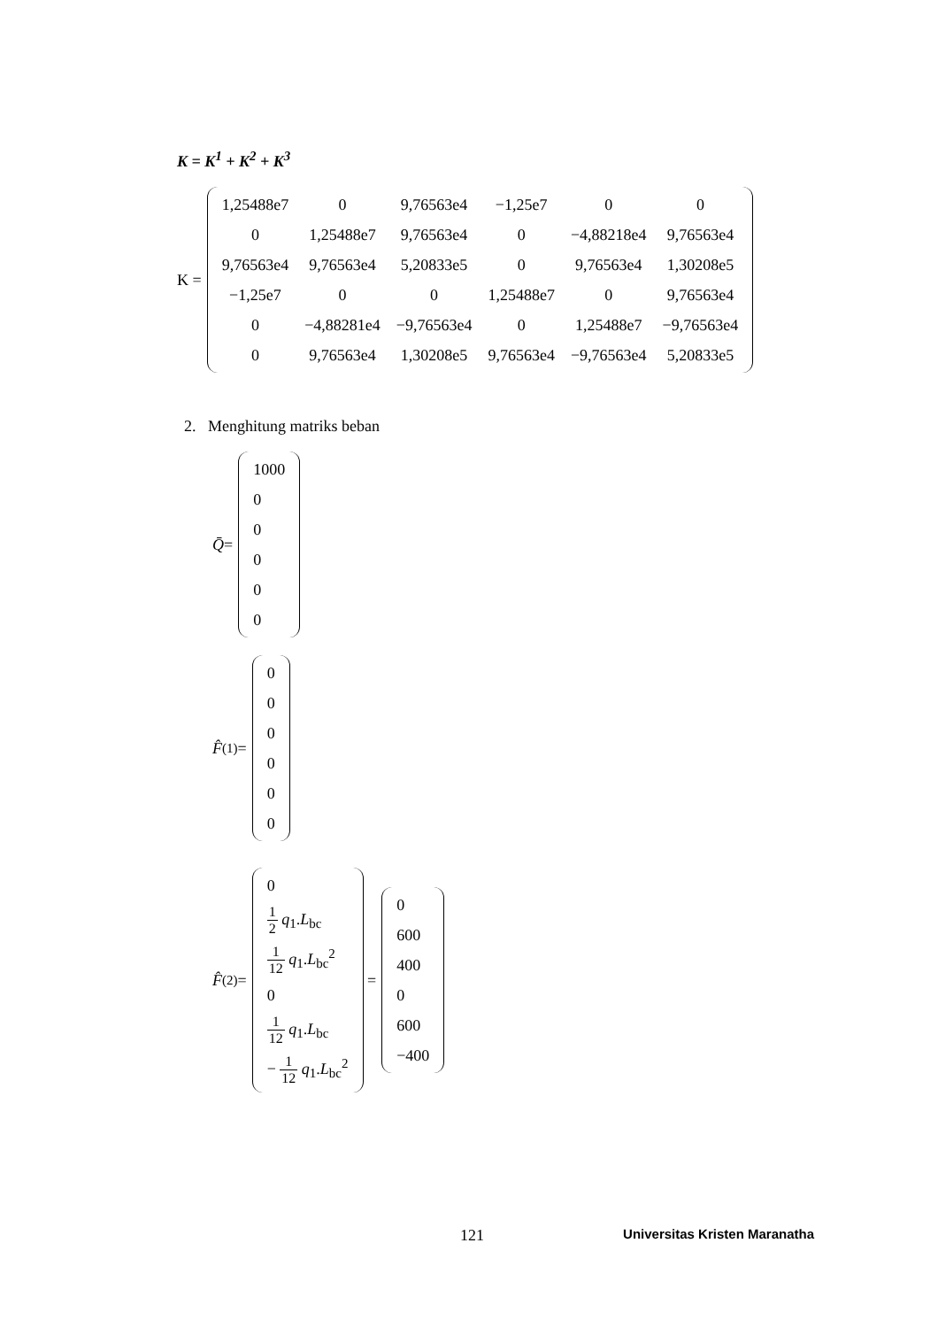K = K<sup>1</sup> + K<sup>2</sup> + K<sup>3</sup>
K =
| 1,25488e7 | 0 | 9,76563e4 | −1,25e7 | 0 | 0 |
| 0 | 1,25488e7 | 9,76563e4 | 0 | −4,88218e4 | 9,76563e4 |
| 9,76563e4 | 9,76563e4 | 5,20833e5 | 0 | 9,76563e4 | 1,30208e5 |
| −1,25e7 | 0 | 0 | 1,25488e7 | 0 | 9,76563e4 |
| 0 | −4,88281e4 | −9,76563e4 | 0 | 1,25488e7 | −9,76563e4 |
| 0 | 9,76563e4 | 1,30208e5 | 9,76563e4 | −9,76563e4 | 5,20833e5 |
2. Menghitung matriks beban
Q̄ =
| 1000 |
| 0 |
| 0 |
| 0 |
| 0 |
| 0 |
F̂<sup>(1)</sup> =
| 0 |
| 0 |
| 0 |
| 0 |
| 0 |
| 0 |
F̂<sup>(2)</sup> =
| 0 |
| 1 2 q<sub>1</sub>. L<sub>bc</sub> |
| 1 12 q<sub>1</sub>. L<sub>bc</sub><sup>2</sup> |
| 0 |
| 1 12 q<sub>1</sub>. L<sub>bc</sub> |
| − 1 12 q<sub>1</sub>. L<sub>bc</sub><sup>2</sup> |
=
| 0 |
| 600 |
| 400 |
| 0 |
| 600 |
| −400 |
121 Universitas Kristen Maranatha